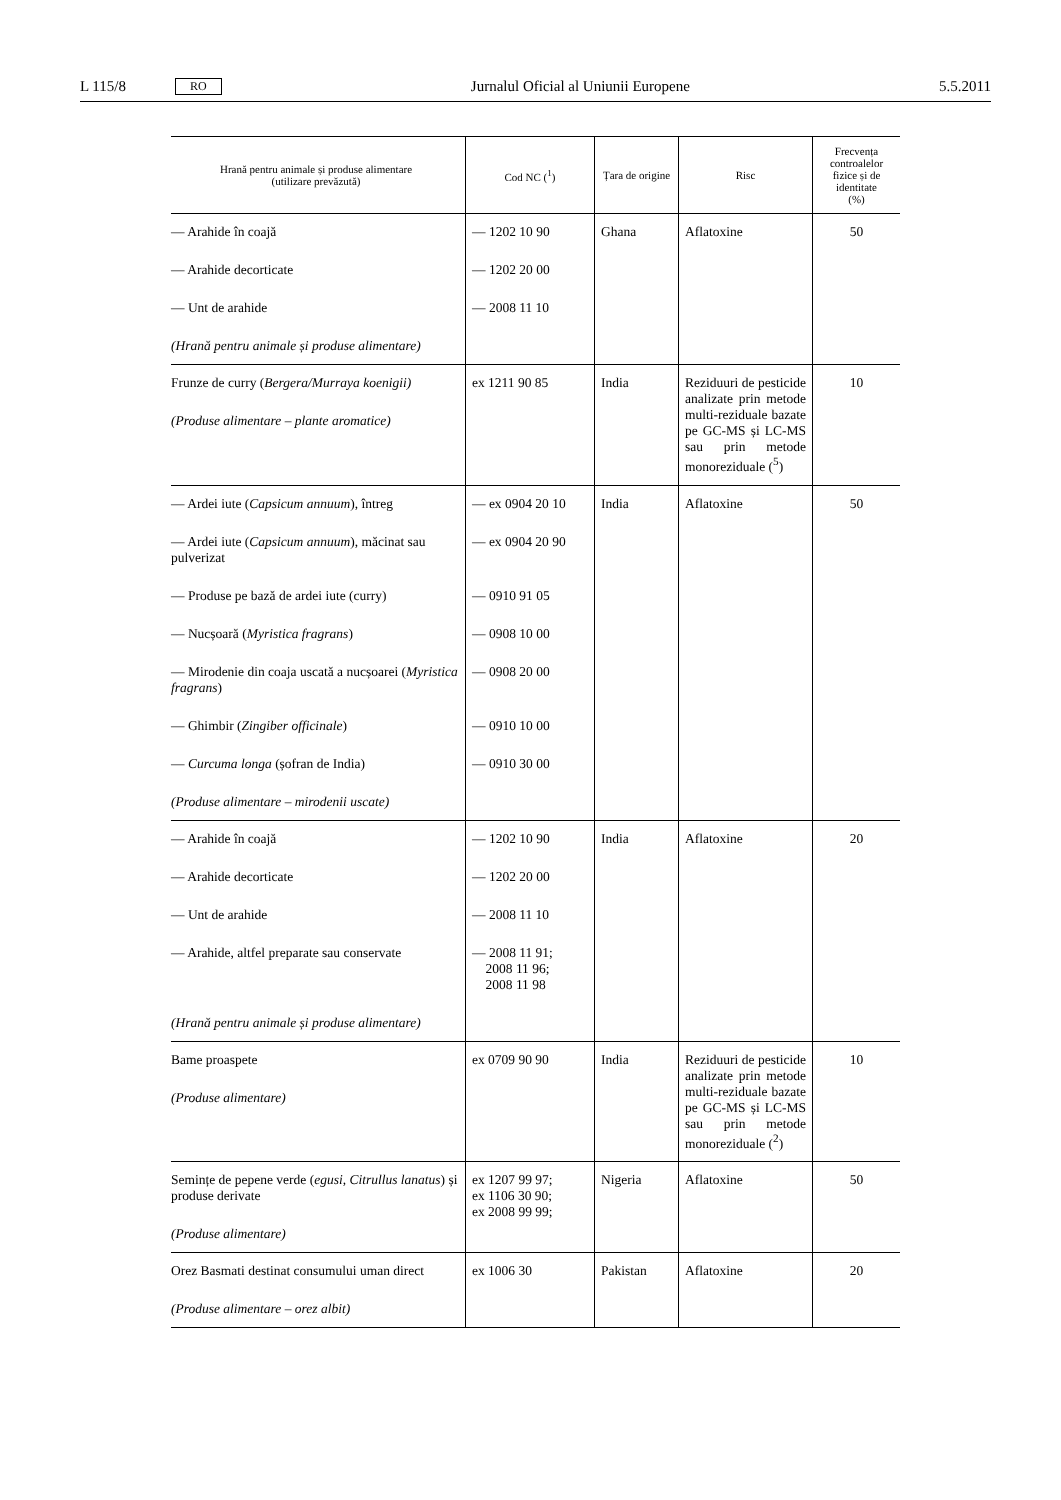L 115/8 RO Jurnalul Oficial al Uniunii Europene 5.5.2011
| Hrană pentru animale și produse alimentare (utilizare prevăzută) | Cod NC (<sup>1</sup>) | Țara de origine | Risc | Frecvența controalelor fizice și de identitate (%) |
| --- | --- | --- | --- | --- |
| — Arahide în coajă — Arahide decorticate — Unt de arahide (Hrană pentru animale și produse alimentare) | — 1202 10 90 — 1202 20 00 — 2008 11 10 | Ghana | Aflatoxine | 50 |
| Frunze de curry ( Bergera/Murraya koenigii) (Produse alimentare – plante aromatice) | ex 1211 90 85 | India | Reziduuri de pesticide analizate prin metode multi-reziduale bazate pe GC-MS și LC-MS sau prin metode monoreziduale (<sup>5</sup>) | 10 |
| — Ardei iute ( Capsicum annuum ), întreg — Ardei iute ( Capsicum annuum ), măcinat sau pulverizat — Produse pe bază de ardei iute (curry) — Nucșoară ( Myristica fragrans ) — Mirodenie din coaja uscată a nucșoarei ( Myristica fragrans ) — Ghimbir ( Zingiber officinale ) — Curcuma longa (șofran de India) (Produse alimentare – mirodenii uscate) | — ex 0904 20 10 — ex 0904 20 90 — 0910 91 05 — 0908 10 00 — 0908 20 00 — 0910 10 00 — 0910 30 00 | India | Aflatoxine | 50 |
| — Arahide în coajă — Arahide decorticate — Unt de arahide — Arahide, altfel preparate sau conservate (Hrană pentru animale și produse alimentare) | — 1202 10 90 — 1202 20 00 — 2008 11 10 — 2008 11 91; 2008 11 96; 2008 11 98 | India | Aflatoxine | 20 |
| Bame proaspete (Produse alimentare) | ex 0709 90 90 | India | Reziduuri de pesticide analizate prin metode multi-reziduale bazate pe GC-MS și LC-MS sau prin metode monoreziduale (<sup>2</sup>) | 10 |
| Semințe de pepene verde ( egusi, Citrullus lanatus ) și produse derivate (Produse alimentare) | ex 1207 99 97; ex 1106 30 90; ex 2008 99 99; | Nigeria | Aflatoxine | 50 |
| Orez Basmati destinat consumului uman direct (Produse alimentare – orez albit) | ex 1006 30 | Pakistan | Aflatoxine | 20 |